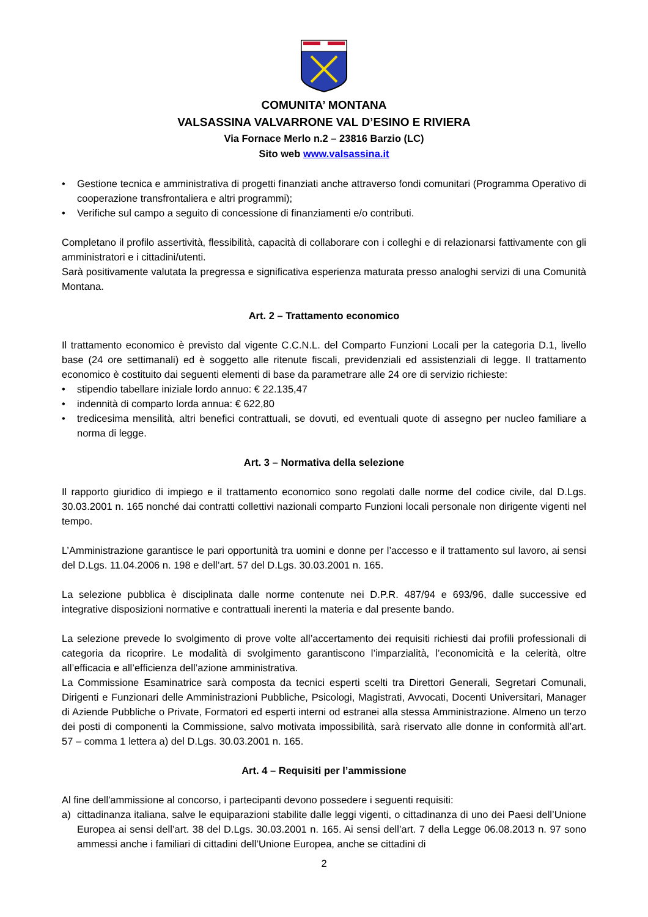COMUNITA’ MONTANA
VALSASSINA VALVARRONE VAL D’ESINO E RIVIERA
Via Fornace Merlo n.2 – 23816 Barzio (LC)
Sito web www.valsassina.it
• Gestione tecnica e amministrativa di progetti finanziati anche attraverso fondi comunitari (Programma Operativo di cooperazione transfrontaliera e altri programmi);
• Verifiche sul campo a seguito di concessione di finanziamenti e/o contributi.
Completano il profilo assertività, flessibilità, capacità di collaborare con i colleghi e di relazionarsi fattivamente con gli amministratori e i cittadini/utenti.
Sarà positivamente valutata la pregressa e significativa esperienza maturata presso analoghi servizi di una Comunità Montana.
Art. 2 – Trattamento economico
Il trattamento economico è previsto dal vigente C.C.N.L. del Comparto Funzioni Locali per la categoria D.1, livello base (24 ore settimanali) ed è soggetto alle ritenute fiscali, previdenziali ed assistenziali di legge. Il trattamento economico è costituito dai seguenti elementi di base da parametrare alle 24 ore di servizio richieste:
• stipendio tabellare iniziale lordo annuo: € 22.135,47
• indennità di comparto lorda annua: € 622,80
• tredicesima mensilità, altri benefici contrattuali, se dovuti, ed eventuali quote di assegno per nucleo familiare a norma di legge.
Art. 3 – Normativa della selezione
Il rapporto giuridico di impiego e il trattamento economico sono regolati dalle norme del codice civile, dal D.Lgs. 30.03.2001 n. 165 nonché dai contratti collettivi nazionali comparto Funzioni locali personale non dirigente vigenti nel tempo.
L’Amministrazione garantisce le pari opportunità tra uomini e donne per l’accesso e il trattamento sul lavoro, ai sensi del D.Lgs. 11.04.2006 n. 198 e dell’art. 57 del D.Lgs. 30.03.2001 n. 165.
La selezione pubblica è disciplinata dalle norme contenute nei D.P.R. 487/94 e 693/96, dalle successive ed integrative disposizioni normative e contrattuali inerenti la materia e dal presente bando.
La selezione prevede lo svolgimento di prove volte all’accertamento dei requisiti richiesti dai profili professionali di categoria da ricoprire. Le modalità di svolgimento garantiscono l’imparzialità, l’economicità e la celerità, oltre all’efficacia e all’efficienza dell’azione amministrativa.
La Commissione Esaminatrice sarà composta da tecnici esperti scelti tra Direttori Generali, Segretari Comunali, Dirigenti e Funzionari delle Amministrazioni Pubbliche, Psicologi, Magistrati, Avvocati, Docenti Universitari, Manager di Aziende Pubbliche o Private, Formatori ed esperti interni od estranei alla stessa Amministrazione. Almeno un terzo dei posti di componenti la Commissione, salvo motivata impossibilità, sarà riservato alle donne in conformità all’art. 57 – comma 1 lettera a) del D.Lgs. 30.03.2001 n. 165.
Art. 4 – Requisiti per l’ammissione
Al fine dell'ammissione al concorso, i partecipanti devono possedere i seguenti requisiti:
a) cittadinanza italiana, salve le equiparazioni stabilite dalle leggi vigenti, o cittadinanza di uno dei Paesi dell’Unione Europea ai sensi dell’art. 38 del D.Lgs. 30.03.2001 n. 165. Ai sensi dell’art. 7 della Legge 06.08.2013 n. 97 sono ammessi anche i familiari di cittadini dell’Unione Europea, anche se cittadini di
2